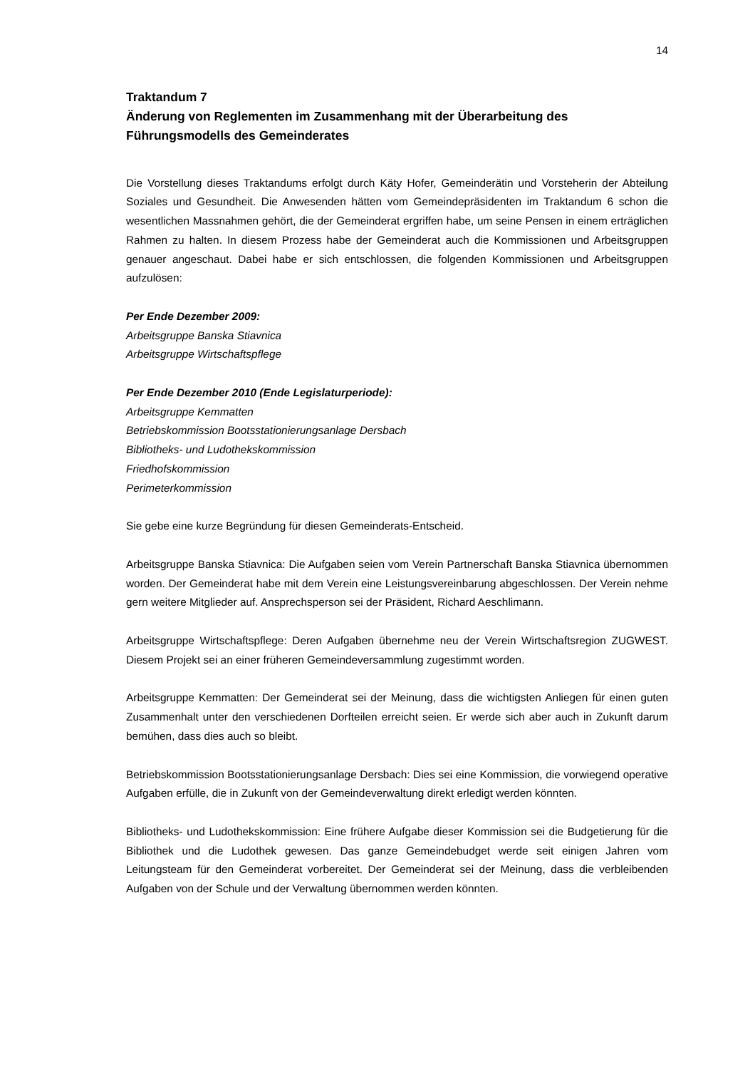14
Traktandum 7
Änderung von Reglementen im Zusammenhang mit der Überarbeitung des Führungsmodells des Gemeinderates
Die Vorstellung dieses Traktandums erfolgt durch Käty Hofer, Gemeinderätin und Vorsteherin der Abteilung Soziales und Gesundheit. Die Anwesenden hätten vom Gemeindepräsidenten im Traktandum 6 schon die wesentlichen Massnahmen gehört, die der Gemeinderat ergriffen habe, um seine Pensen in einem erträglichen Rahmen zu halten. In diesem Prozess habe der Gemeinderat auch die Kommissionen und Arbeitsgruppen genauer angeschaut. Dabei habe er sich entschlossen, die folgenden Kommissionen und Arbeitsgruppen aufzulösen:
Per Ende Dezember 2009:
Arbeitsgruppe Banska Stiavnica
Arbeitsgruppe Wirtschaftspflege
Per Ende Dezember 2010 (Ende Legislaturperiode):
Arbeitsgruppe Kemmatten
Betriebskommission Bootsstationierungsanlage Dersbach
Bibliotheks- und Ludothekskommission
Friedhofskommission
Perimeterkommission
Sie gebe eine kurze Begründung für diesen Gemeinderats-Entscheid.
Arbeitsgruppe Banska Stiavnica: Die Aufgaben seien vom Verein Partnerschaft Banska Stiavnica übernommen worden. Der Gemeinderat habe mit dem Verein eine Leistungsvereinbarung abgeschlossen. Der Verein nehme gern weitere Mitglieder auf. Ansprechsperson sei der Präsident, Richard Aeschlimann.
Arbeitsgruppe Wirtschaftspflege: Deren Aufgaben übernehme neu der Verein Wirtschaftsregion ZUGWEST. Diesem Projekt sei an einer früheren Gemeindeversammlung zugestimmt worden.
Arbeitsgruppe Kemmatten: Der Gemeinderat sei der Meinung, dass die wichtigsten Anliegen für einen guten Zusammenhalt unter den verschiedenen Dorfteilen erreicht seien. Er werde sich aber auch in Zukunft darum bemühen, dass dies auch so bleibt.
Betriebskommission Bootsstationierungsanlage Dersbach: Dies sei eine Kommission, die vorwiegend operative Aufgaben erfülle, die in Zukunft von der Gemeindeverwaltung direkt erledigt werden könnten.
Bibliotheks- und Ludothekskommission: Eine frühere Aufgabe dieser Kommission sei die Budgetierung für die Bibliothek und die Ludothek gewesen. Das ganze Gemeindebudget werde seit einigen Jahren vom Leitungsteam für den Gemeinderat vorbereitet. Der Gemeinderat sei der Meinung, dass die verbleibenden Aufgaben von der Schule und der Verwaltung übernommen werden könnten.